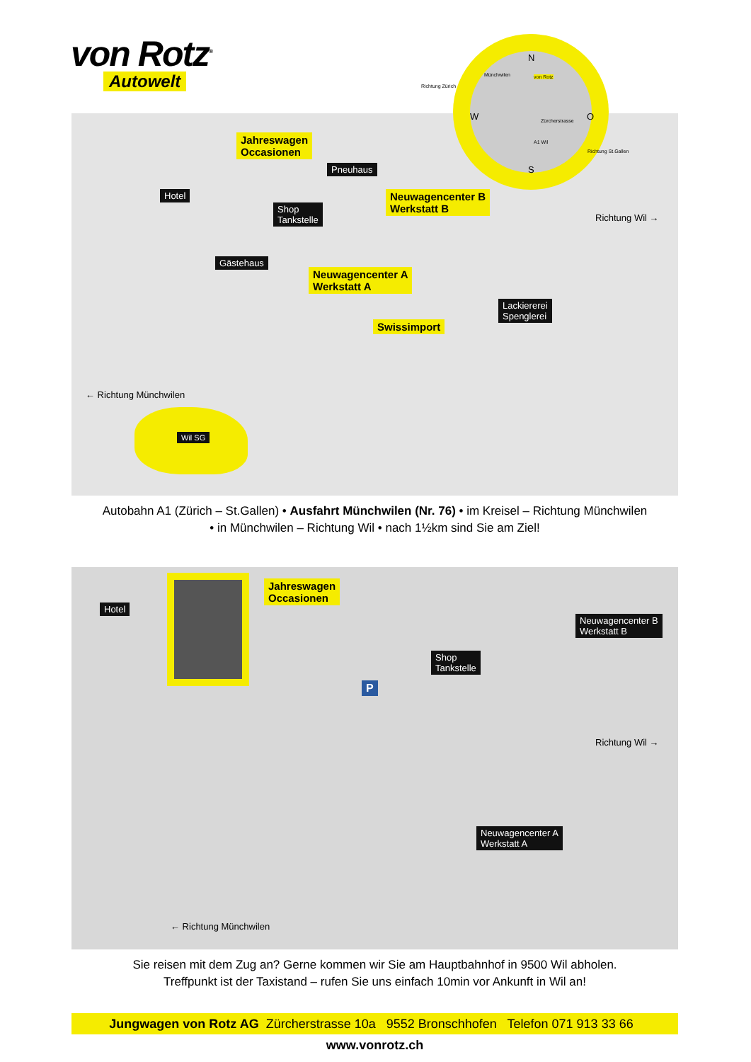von Rotz<sup>®</sup>
Autowelt
Jahreswagen
Occasionen
Pneuhaus
Hotel
Shop
Tankstelle
Neuwagencenter B
Werkstatt B
Gästehaus
Neuwagencenter A
Werkstatt A
Lackiererei
Spenglerei
Swissimport
Richtung Wil →
← Richtung Münchwilen
Wil SG
N
Münchwilen von Rotz
W Zürcherstrasse
A1 Wil
O
S
Richtung Zürich
Richtung St.Gallen
Autobahn A1 (Zürich – St.Gallen) • Ausfahrt Münchwilen (Nr. 76) • im Kreisel – Richtung Münchwilen
• in Münchwilen – Richtung Wil • nach 1½km sind Sie am Ziel!
Hotel
Jahreswagen
Occasionen
Neuwagencenter B
Werkstatt B
Shop
Tankstelle
P
Neuwagencenter A
Werkstatt A
Richtung Wil →
← Richtung Münchwilen
Sie reisen mit dem Zug an? Gerne kommen wir Sie am Hauptbahnhof in 9500 Wil abholen.
Treffpunkt ist der Taxistand – rufen Sie uns einfach 10min vor Ankunft in Wil an!
Jungwagen von Rotz AG Zürcherstrasse 10a 9552 Bronschhofen Telefon 071 913 33 66 www.vonrotz.ch